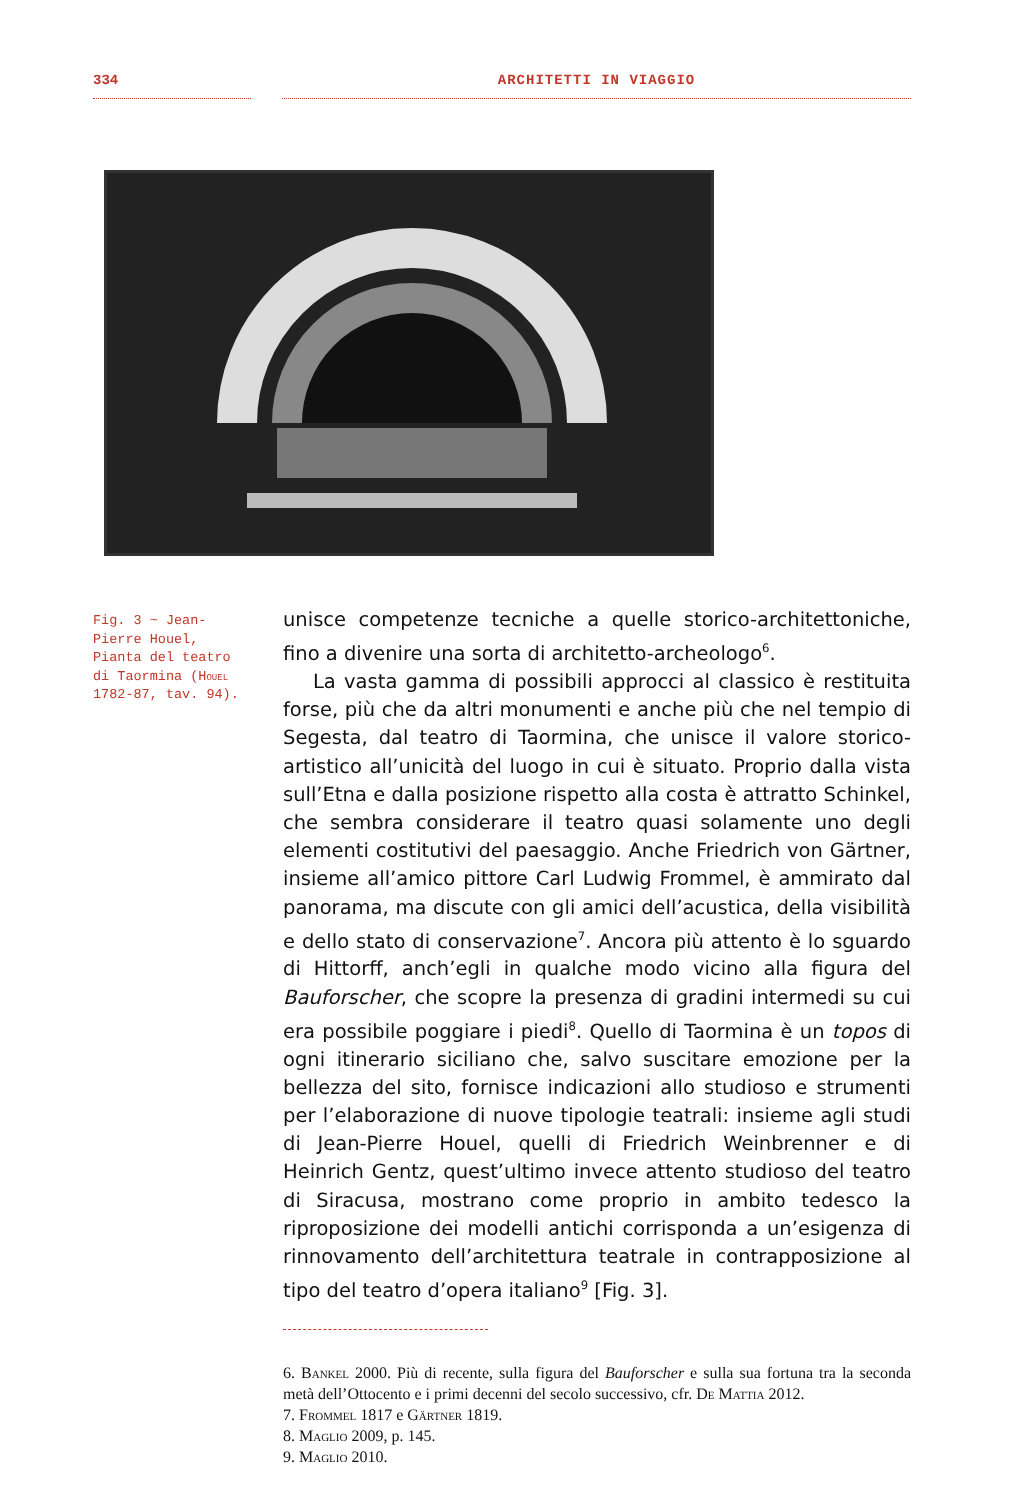334 ARCHITETTI IN VIAGGIO
Fig. 3 ~ Jean-Pierre Houel, Pianta del teatro di Taormina (Houel 1782-87, tav. 94).
unisce competenze tecniche a quelle storico-architettoniche, fino a divenire una sorta di architetto-archeologo<sup>6</sup>.
La vasta gamma di possibili approcci al classico è restituita forse, più che da altri monumenti e anche più che nel tempio di Segesta, dal teatro di Taormina, che unisce il valore storico-artistico all’unicità del luogo in cui è situato. Proprio dalla vista sull’Etna e dalla posizione rispetto alla costa è attratto Schinkel, che sembra considerare il teatro quasi solamente uno degli elementi costitutivi del paesaggio. Anche Friedrich von Gärtner, insieme all’amico pittore Carl Ludwig Frommel, è ammirato dal panorama, ma discute con gli amici dell’acustica, della visibilità e dello stato di conservazione<sup>7</sup>. Ancora più attento è lo sguardo di Hittorff, anch’egli in qualche modo vicino alla figura del Bauforscher, che scopre la presenza di gradini intermedi su cui era possibile poggiare i piedi<sup>8</sup>. Quello di Taormina è un topos di ogni itinerario siciliano che, salvo suscitare emozione per la bellezza del sito, fornisce indicazioni allo studioso e strumenti per l’elaborazione di nuove tipologie teatrali: insieme agli studi di Jean-Pierre Houel, quelli di Friedrich Weinbrenner e di Heinrich Gentz, quest’ultimo invece attento studioso del teatro di Siracusa, mostrano come proprio in ambito tedesco la riproposizione dei modelli antichi corrisponda a un’esigenza di rinnovamento dell’architettura teatrale in contrapposizione al tipo del teatro d’opera italiano<sup>9</sup> [Fig. 3].
6. Bankel 2000. Più di recente, sulla figura del Bauforscher e sulla sua fortuna tra la seconda metà dell’Ottocento e i primi decenni del secolo successivo, cfr. De Mattia 2012.
7. Frommel 1817 e Gärtner 1819.
8. Maglio 2009, p. 145.
9. Maglio 2010.